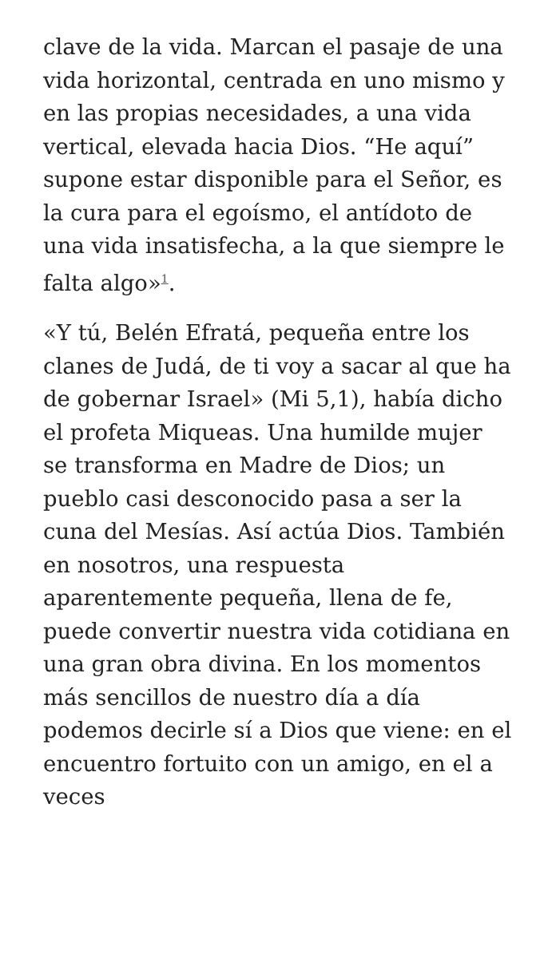clave de la vida. Marcan el pasaje de una vida horizontal, centrada en uno mismo y en las propias necesidades, a una vida vertical, elevada hacia Dios. “He aquí” supone estar disponible para el Señor, es la cura para el egoísmo, el antídoto de una vida insatisfecha, a la que siempre le falta algo»<sup>1</sup>.
«Y tú, Belén Efratá, pequeña entre los clanes de Judá, de ti voy a sacar al que ha de gobernar Israel» (Mi 5,1), había dicho el profeta Miqueas. Una humilde mujer se transforma en Madre de Dios; un pueblo casi desconocido pasa a ser la cuna del Mesías. Así actúa Dios. También en nosotros, una respuesta aparentemente pequeña, llena de fe, puede convertir nuestra vida cotidiana en una gran obra divina. En los momentos más sencillos de nuestro día a día podemos decirle sí a Dios que viene: en el encuentro fortuito con un amigo, en el a veces